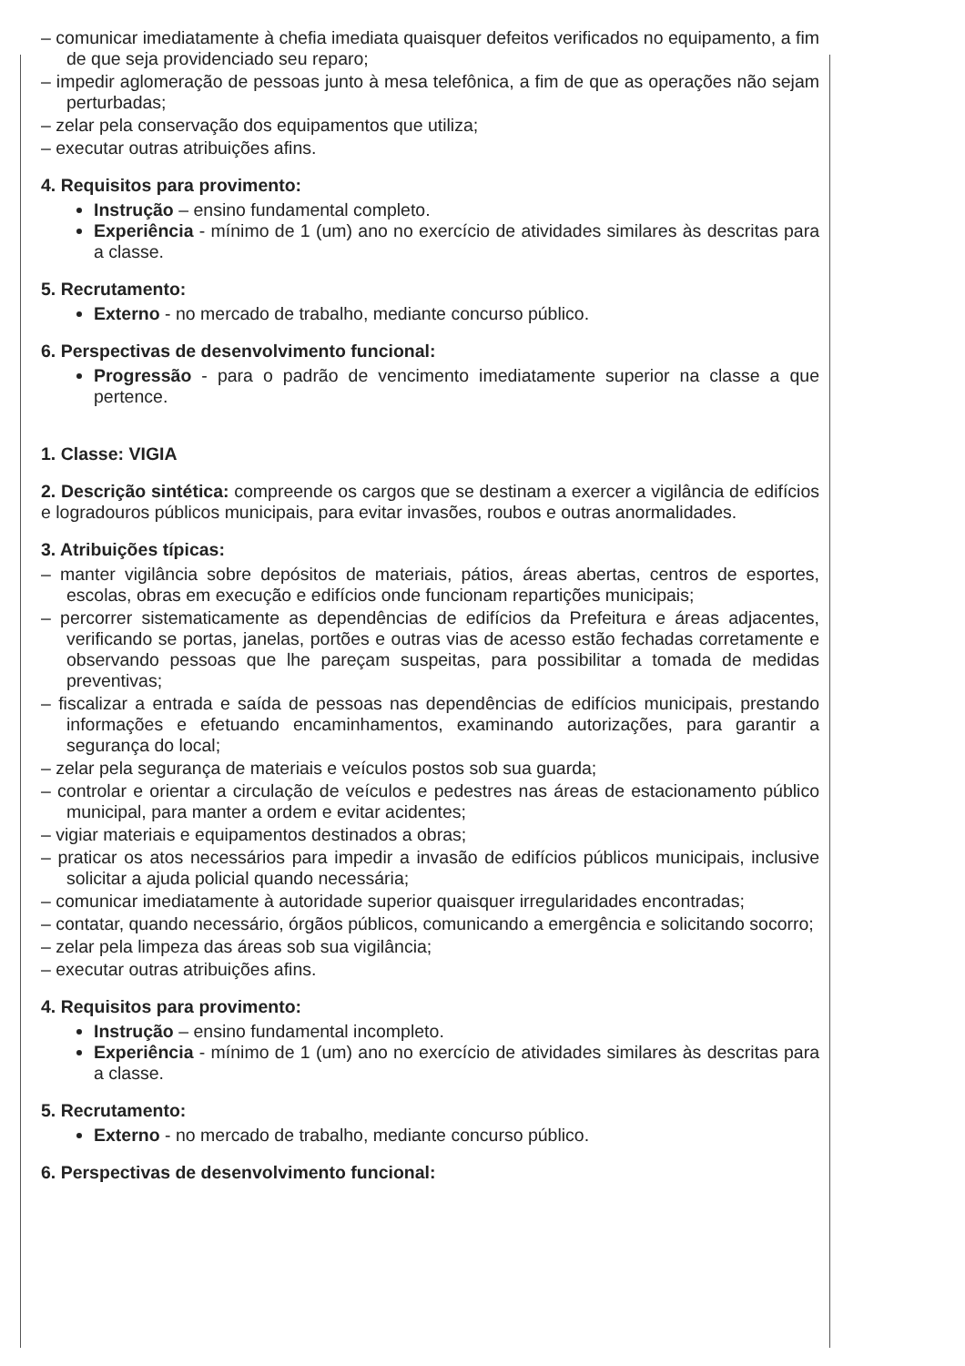– comunicar imediatamente à chefia imediata quaisquer defeitos verificados no equipamento, a fim de que seja providenciado seu reparo;
– impedir aglomeração de pessoas junto à mesa telefônica, a fim de que as operações não sejam perturbadas;
– zelar pela conservação dos equipamentos que utiliza;
– executar outras atribuições afins.
4. Requisitos para provimento:
Instrução – ensino fundamental completo.
Experiência - mínimo de 1 (um) ano no exercício de atividades similares às descritas para a classe.
5. Recrutamento:
Externo - no mercado de trabalho, mediante concurso público.
6. Perspectivas de desenvolvimento funcional:
Progressão - para o padrão de vencimento imediatamente superior na classe a que pertence.
1. Classe: VIGIA
2. Descrição sintética: compreende os cargos que se destinam a exercer a vigilância de edifícios e logradouros públicos municipais, para evitar invasões, roubos e outras anormalidades.
3. Atribuições típicas:
– manter vigilância sobre depósitos de materiais, pátios, áreas abertas, centros de esportes, escolas, obras em execução e edifícios onde funcionam repartições municipais;
– percorrer sistematicamente as dependências de edifícios da Prefeitura e áreas adjacentes, verificando se portas, janelas, portões e outras vias de acesso estão fechadas corretamente e observando pessoas que lhe pareçam suspeitas, para possibilitar a tomada de medidas preventivas;
– fiscalizar a entrada e saída de pessoas nas dependências de edifícios municipais, prestando informações e efetuando encaminhamentos, examinando autorizações, para garantir a segurança do local;
– zelar pela segurança de materiais e veículos postos sob sua guarda;
– controlar e orientar a circulação de veículos e pedestres nas áreas de estacionamento público municipal, para manter a ordem e evitar acidentes;
– vigiar materiais e equipamentos destinados a obras;
– praticar os atos necessários para impedir a invasão de edifícios públicos municipais, inclusive solicitar a ajuda policial quando necessária;
– comunicar imediatamente à autoridade superior quaisquer irregularidades encontradas;
– contatar, quando necessário, órgãos públicos, comunicando a emergência e solicitando socorro;
– zelar pela limpeza das áreas sob sua vigilância;
– executar outras atribuições afins.
4. Requisitos para provimento:
Instrução – ensino fundamental incompleto.
Experiência - mínimo de 1 (um) ano no exercício de atividades similares às descritas para a classe.
5. Recrutamento:
Externo - no mercado de trabalho, mediante concurso público.
6. Perspectivas de desenvolvimento funcional: